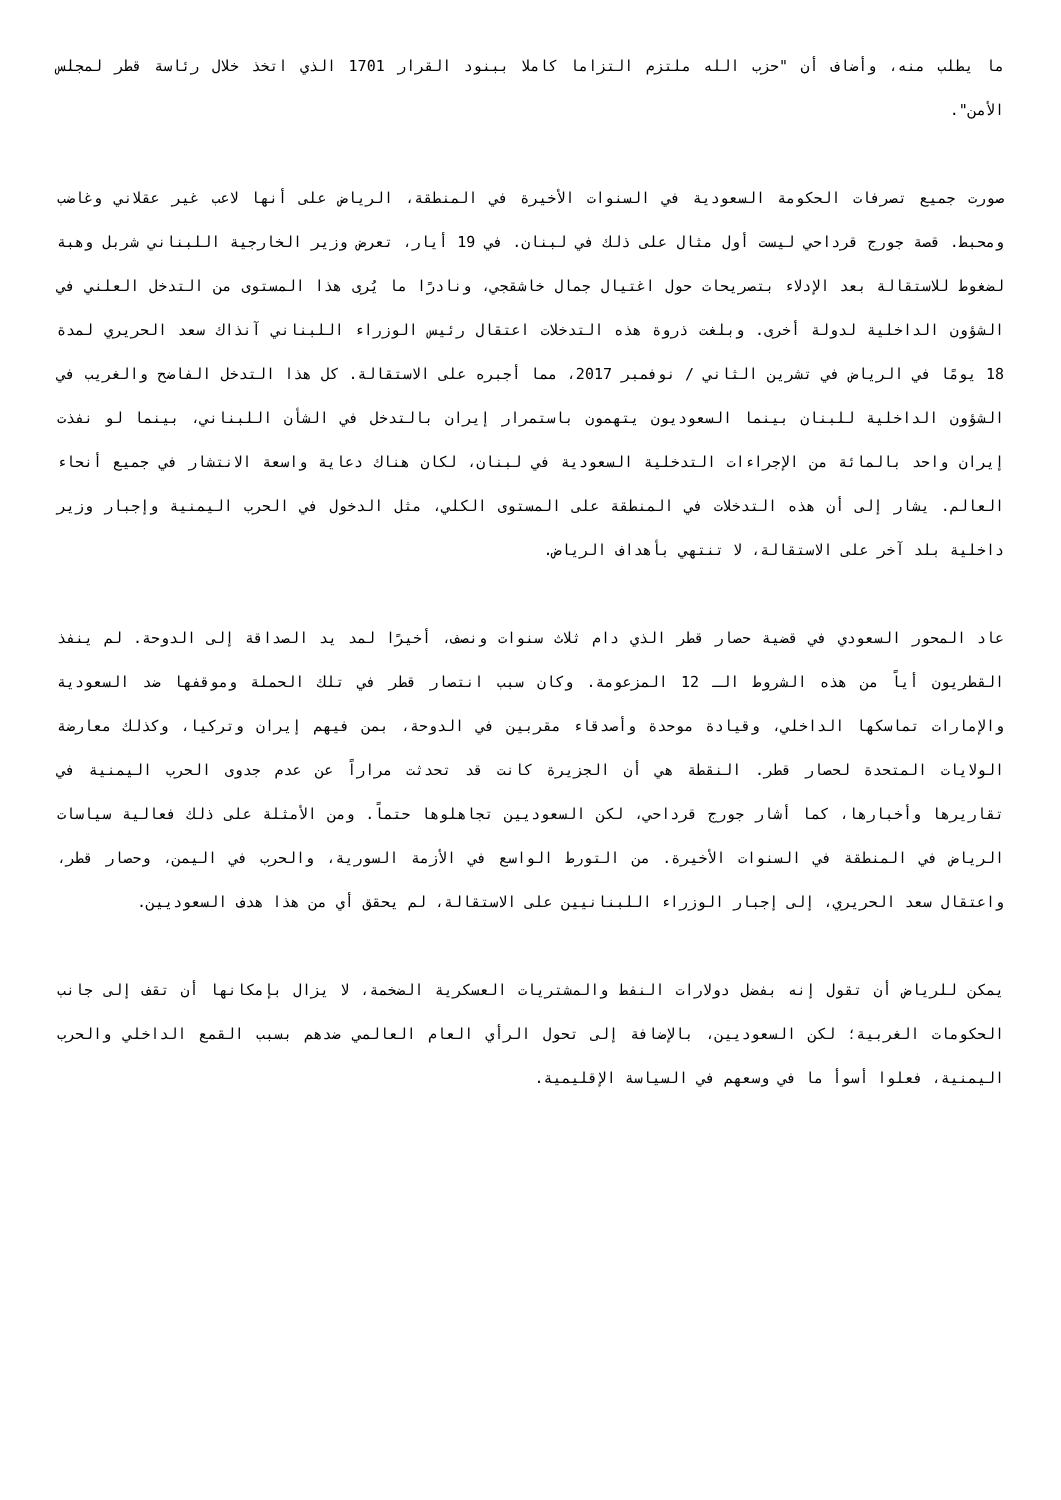ما يطلب منه، وأضاف أن "حزب الله ملتزم التزاما كاملا ببنود القرار 1701 الذي اتخذ خلال رئاسة قطر لمجلس الأمن".
صورت جميع تصرفات الحكومة السعودية في السنوات الأخيرة في المنطقة، الرياض على أنها لاعب غير عقلاني وغاضب ومحبط. قصة جورج قرداحي ليست أول مثال على ذلك في لبنان. في 19 أيار، تعرض وزير الخارجية اللبناني شربل وهبة لضغوط للاستقالة بعد الإدلاء بتصريحات حول اغتيال جمال خاشقجي، ونادرًا ما يُرى هذا المستوى من التدخل العلني في الشؤون الداخلية لدولة أخرى. وبلغت ذروة هذه التدخلات اعتقال رئيس الوزراء اللبناني آنذاك سعد الحريري لمدة 18 يومًا في الرياض في تشرين الثاني / نوفمبر 2017، مما أجبره على الاستقالة. كل هذا التدخل الفاضح والغريب في الشؤون الداخلية للبنان بينما السعوديون يتهمون باستمرار إيران بالتدخل في الشأن اللبناني، بينما لو نفذت إيران واحد بالمائة من الإجراءات التدخلية السعودية في لبنان، لكان هناك دعاية واسعة الانتشار في جميع أنحاء العالم. يشار إلى أن هذه التدخلات في المنطقة على المستوى الكلي، مثل الدخول في الحرب اليمنية وإجبار وزير داخلية بلد آخر على الاستقالة، لا تنتهي بأهداف الرياض.
عاد المحور السعودي في قضية حصار قطر الذي دام ثلاث سنوات ونصف، أخيرًا لمد يد الصداقة إلى الدوحة. لم ينفذ القطريون أياً من هذه الشروط الـ 12 المزعومة. وكان سبب انتصار قطر في تلك الحملة وموقفها ضد السعودية والإمارات تماسكها الداخلي، وقيادة موحدة وأصدقاء مقربين في الدوحة، بمن فيهم إيران وتركيا، وكذلك معارضة الولايات المتحدة لحصار قطر. النقطة هي أن الجزيرة كانت قد تحدثت مراراً عن عدم جدوى الحرب اليمنية في تقاريرها وأخبارها، كما أشار جورج قرداحي، لكن السعوديين تجاهلوها حتماً. ومن الأمثلة على ذلك فعالية سياسات الرياض في المنطقة في السنوات الأخيرة. من التورط الواسع في الأزمة السورية، والحرب في اليمن، وحصار قطر، واعتقال سعد الحريري، إلى إجبار الوزراء اللبنانيين على الاستقالة، لم يحقق أي من هذا هدف السعوديين.
يمكن للرياض أن تقول إنه بفضل دولارات النفط والمشتريات العسكرية الضخمة، لا يزال بإمكانها أن تقف إلى جانب الحكومات الغربية؛ لكن السعوديين، بالإضافة إلى تحول الرأي العام العالمي ضدهم بسبب القمع الداخلي والحرب اليمنية، فعلوا أسوأ ما في وسعهم في السياسة الإقليمية.